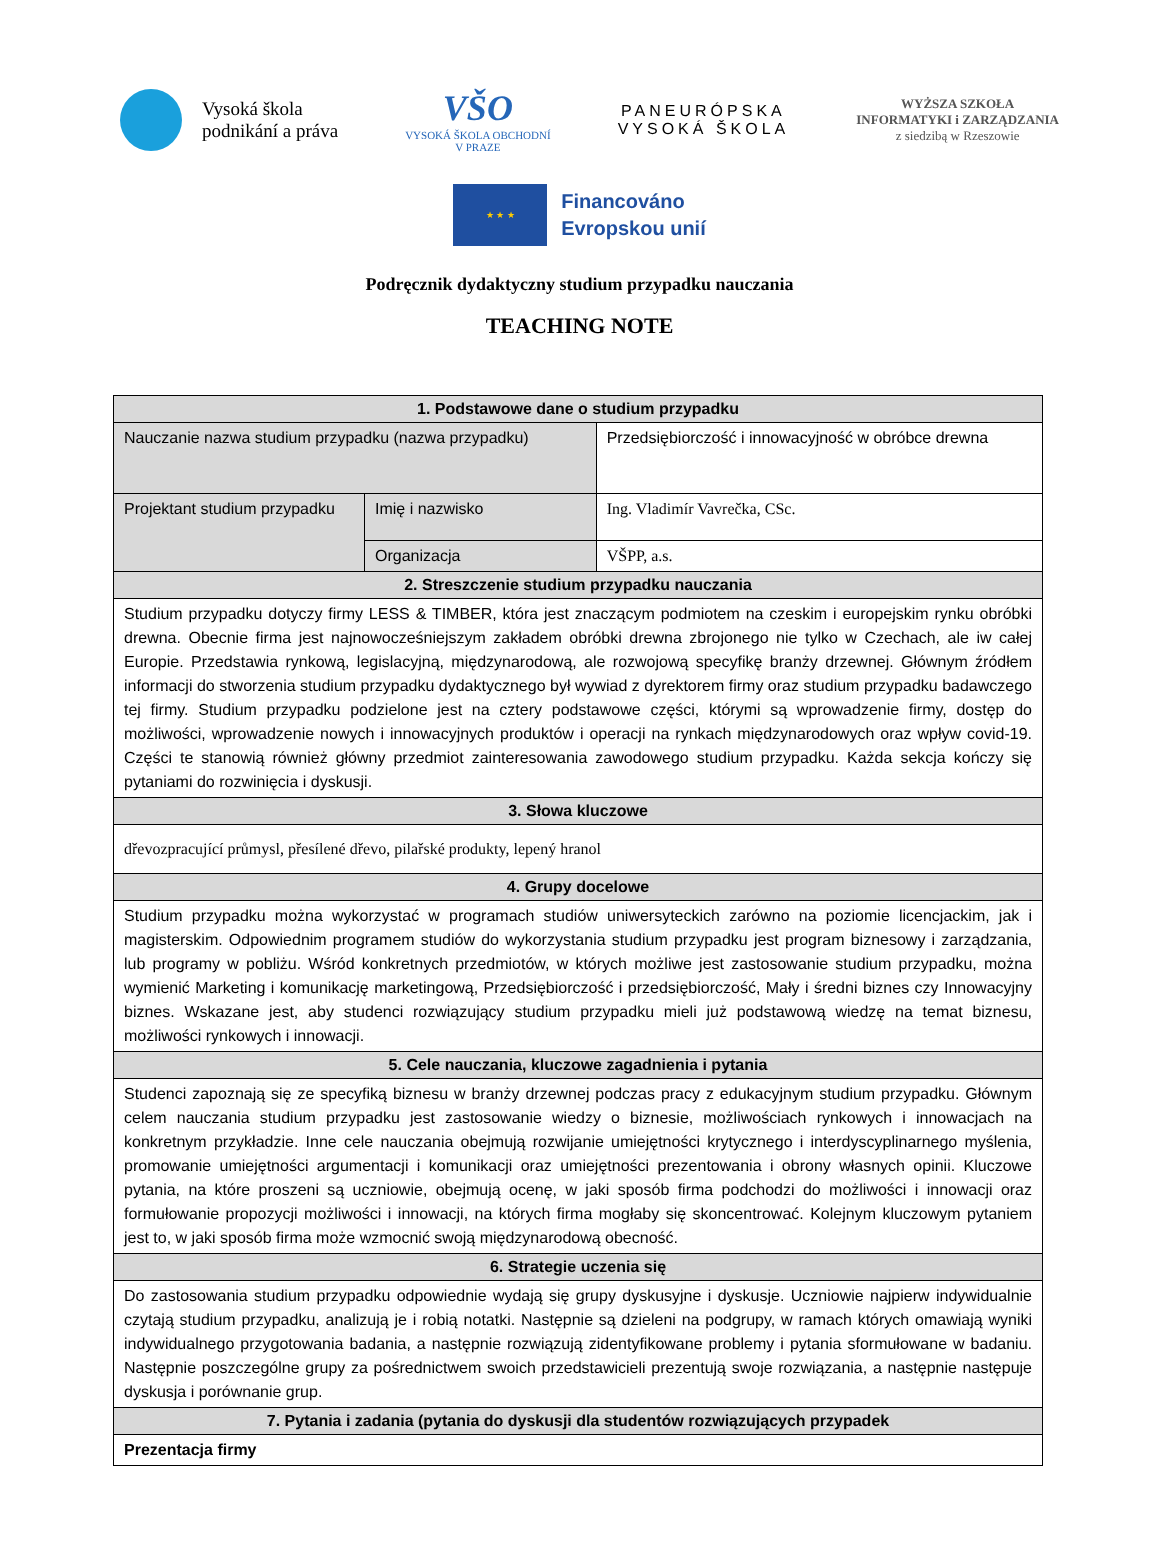Vysoká škola
podnikání a práva
VŠO
VYSOKÁ ŠKOLA OBCHODNÍ
V PRAZE
PANEURÓPSKA
VYSOKÁ ŠKOLA
WYŻSZA SZKOŁA
INFORMATYKI i ZARZĄDZANIA
z siedzibą w Rzeszowie
★ ★ ★
Financováno
Evropskou unií
Podręcznik dydaktyczny studium przypadku nauczania
TEACHING NOTE
| 1. Podstawowe dane o studium przypadku | | |
| --- | --- | --- |
| Nauczanie nazwa studium przypadku (nazwa przypadku) | | Przedsiębiorczość i innowacyjność w obróbce drewna |
| Projektant studium przypadku | Imię i nazwisko | Ing. Vladimír Vavrečka, CSc. |
| | Organizacja | VŠPP, a.s. |
| 2. Streszczenie studium przypadku nauczania | | |
| Studium przypadku dotyczy firmy LESS & TIMBER, która jest znaczącym podmiotem na czeskim i europejskim rynku obróbki drewna. Obecnie firma jest najnowocześniejszym zakładem obróbki drewna zbrojonego nie tylko w Czechach, ale iw całej Europie. Przedstawia rynkową, legislacyjną, międzynarodową, ale rozwojową specyfikę branży drzewnej. Głównym źródłem informacji do stworzenia studium przypadku dydaktycznego był wywiad z dyrektorem firmy oraz studium przypadku badawczego tej firmy. Studium przypadku podzielone jest na cztery podstawowe części, którymi są wprowadzenie firmy, dostęp do możliwości, wprowadzenie nowych i innowacyjnych produktów i operacji na rynkach międzynarodowych oraz wpływ covid-19. Części te stanowią również główny przedmiot zainteresowania zawodowego studium przypadku. Każda sekcja kończy się pytaniami do rozwinięcia i dyskusji. | | |
| 3. Słowa kluczowe | | |
| dřevozpracující průmysl, přesílené dřevo, pilařské produkty, lepený hranol | | |
| 4. Grupy docelowe | | |
| Studium przypadku można wykorzystać w programach studiów uniwersyteckich zarówno na poziomie licencjackim, jak i magisterskim. Odpowiednim programem studiów do wykorzystania studium przypadku jest program biznesowy i zarządzania, lub programy w pobliżu. Wśród konkretnych przedmiotów, w których możliwe jest zastosowanie studium przypadku, można wymienić Marketing i komunikację marketingową, Przedsiębiorczość i przedsiębiorczość, Mały i średni biznes czy Innowacyjny biznes. Wskazane jest, aby studenci rozwiązujący studium przypadku mieli już podstawową wiedzę na temat biznesu, możliwości rynkowych i innowacji. | | |
| 5. Cele nauczania, kluczowe zagadnienia i pytania | | |
| Studenci zapoznają się ze specyfiką biznesu w branży drzewnej podczas pracy z edukacyjnym studium przypadku. Głównym celem nauczania studium przypadku jest zastosowanie wiedzy o biznesie, możliwościach rynkowych i innowacjach na konkretnym przykładzie. Inne cele nauczania obejmują rozwijanie umiejętności krytycznego i interdyscyplinarnego myślenia, promowanie umiejętności argumentacji i komunikacji oraz umiejętności prezentowania i obrony własnych opinii. Kluczowe pytania, na które proszeni są uczniowie, obejmują ocenę, w jaki sposób firma podchodzi do możliwości i innowacji oraz formułowanie propozycji możliwości i innowacji, na których firma mogłaby się skoncentrować. Kolejnym kluczowym pytaniem jest to, w jaki sposób firma może wzmocnić swoją międzynarodową obecność. | | |
| 6. Strategie uczenia się | | |
| Do zastosowania studium przypadku odpowiednie wydają się grupy dyskusyjne i dyskusje. Uczniowie najpierw indywidualnie czytają studium przypadku, analizują je i robią notatki. Następnie są dzieleni na podgrupy, w ramach których omawiają wyniki indywidualnego przygotowania badania, a następnie rozwiązują zidentyfikowane problemy i pytania sformułowane w badaniu. Następnie poszczególne grupy za pośrednictwem swoich przedstawicieli prezentują swoje rozwiązania, a następnie następuje dyskusja i porównanie grup. | | |
| 7. Pytania i zadania (pytania do dyskusji dla studentów rozwiązujących przypadek | | |
| Prezentacja firmy | | |